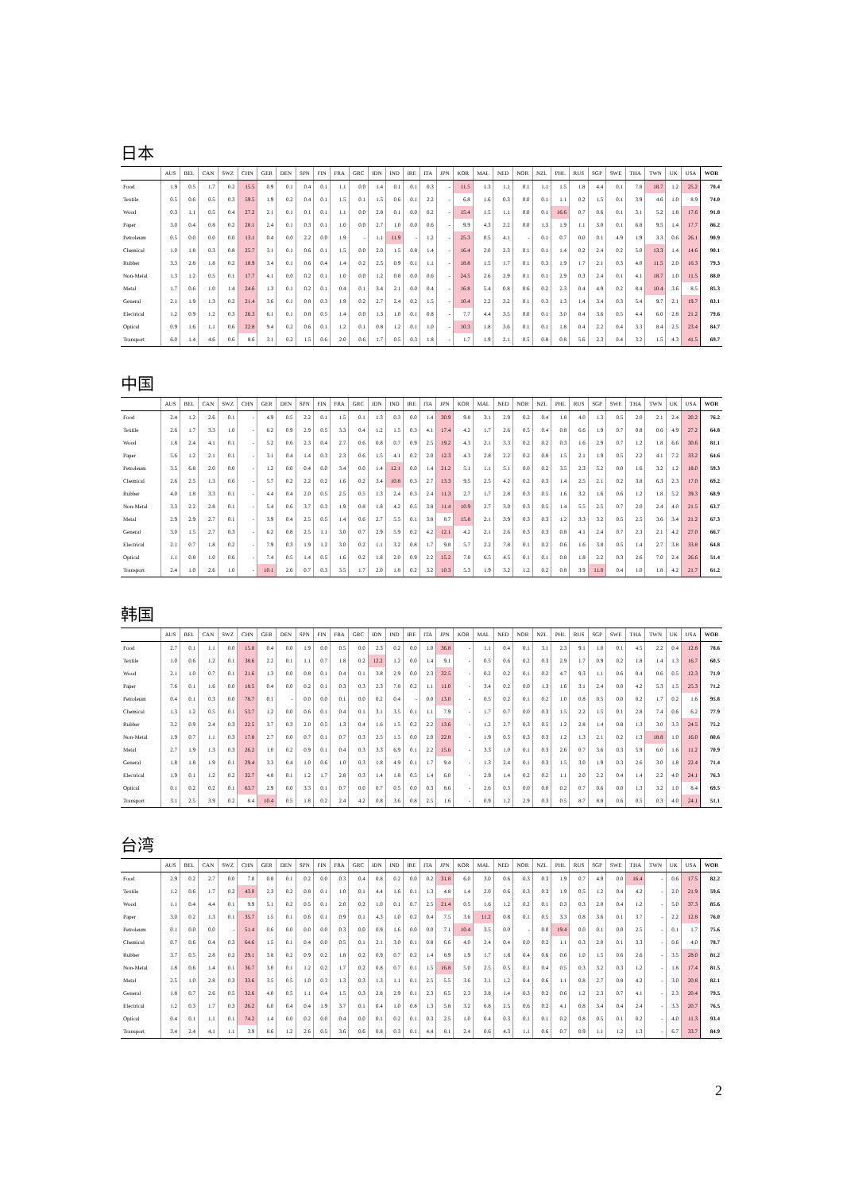日本
| | AUS | BEL | CAN | SWZ | CHN | GER | DEN | SPN | FIN | FRA | GRC | IDN | IND | IRE | ITA | JPN | KOR | MAL | NED | NOR | NZL | PHL | RUS | SGP | SWE | THA | TWN | UK | USA | WOR |
| --- | --- | --- | --- | --- | --- | --- | --- | --- | --- | --- | --- | --- | --- | --- | --- | --- | --- | --- | --- | --- | --- | --- | --- | --- | --- | --- | --- | --- | --- | --- |
| Food | 1.9 | 0.5 | 1.7 | 0.2 | 15.5 | 0.9 | 0.1 | 0.4 | 0.1 | 1.1 | 0.0 | 1.4 | 0.1 | 0.1 | 0.3 | - | 11.5 | 1.3 | 1.1 | 0.1 | 1.1 | 1.5 | 1.8 | 4.4 | 0.1 | 7.8 | 18.7 | 1.2 | 25.2 | 70.4 |
| Textile | 0.5 | 0.6 | 0.5 | 0.3 | 59.5 | 1.9 | 0.2 | 0.4 | 0.1 | 1.5 | 0.1 | 1.5 | 0.6 | 0.1 | 2.2 | - | 6.8 | 1.6 | 0.3 | 0.0 | 0.1 | 1.1 | 0.2 | 1.5 | 0.1 | 3.9 | 4.6 | 1.0 | 8.9 | 74.0 |
| Wood | 0.3 | 1.1 | 0.5 | 0.4 | 27.2 | 2.1 | 0.1 | 0.1 | 0.1 | 1.1 | 0.0 | 2.8 | 0.1 | 0.0 | 0.2 | - | 15.4 | 1.5 | 1.1 | 0.0 | 0.1 | 16.6 | 0.7 | 0.6 | 0.1 | 3.1 | 5.2 | 1.8 | 17.6 | 91.8 |
| Paper | 3.0 | 0.4 | 0.8 | 0.2 | 28.1 | 2.4 | 0.1 | 0.3 | 0.1 | 1.0 | 0.0 | 2.7 | 1.0 | 0.0 | 0.6 | - | 9.9 | 4.3 | 2.2 | 0.0 | 1.3 | 1.9 | 1.1 | 3.0 | 0.1 | 6.8 | 9.5 | 1.4 | 17.7 | 86.2 |
| Petroleum | 0.5 | 0.0 | 0.0 | 0.0 | 13.1 | 0.4 | 0.0 | 2.2 | 0.0 | 1.9 | - | 1.1 | 11.9 | - | 1.2 | - | 25.3 | 0.5 | 4.1 | - | 0.1 | 0.7 | 0.0 | 0.1 | 4.9 | 1.9 | 3.3 | 0.6 | 26.1 | 90.9 |
| Chemical | 1.0 | 1.8 | 0.3 | 0.8 | 25.7 | 3.1 | 0.1 | 0.6 | 0.1 | 1.5 | 0.0 | 2.0 | 1.5 | 0.8 | 1.4 | - | 16.4 | 2.0 | 2.3 | 0.1 | 0.1 | 1.4 | 0.2 | 2.4 | 0.2 | 5.0 | 13.3 | 1.4 | 14.6 | 90.1 |
| Rubber | 3.3 | 2.8 | 1.8 | 0.2 | 18.9 | 3.4 | 0.1 | 0.6 | 0.4 | 1.4 | 0.2 | 2.5 | 0.9 | 0.1 | 1.1 | - | 18.8 | 1.5 | 1.7 | 0.1 | 0.3 | 1.9 | 1.7 | 2.1 | 0.3 | 4.0 | 11.5 | 2.0 | 16.3 | 79.3 |
| Non-Metal | 1.3 | 1.2 | 0.5 | 0.1 | 17.7 | 4.1 | 0.0 | 0.2 | 0.1 | 1.0 | 0.0 | 1.2 | 0.8 | 0.0 | 0.6 | - | 24.5 | 2.6 | 2.9 | 0.1 | 0.1 | 2.9 | 0.3 | 2.4 | 0.1 | 4.1 | 18.7 | 1.0 | 11.5 | 88.0 |
| Metal | 1.7 | 0.6 | 1.0 | 1.4 | 24.6 | 1.3 | 0.1 | 0.2 | 0.1 | 0.4 | 0.1 | 3.4 | 2.1 | 0.0 | 0.4 | - | 16.8 | 5.4 | 0.8 | 0.6 | 0.2 | 2.3 | 0.4 | 4.9 | 0.2 | 8.4 | 10.4 | 3.6 | 8.5 | 85.3 |
| General | 2.1 | 1.9 | 1.3 | 0.2 | 21.4 | 3.6 | 0.1 | 0.8 | 0.3 | 1.9 | 0.2 | 2.7 | 2.4 | 0.2 | 1.5 | - | 10.4 | 2.2 | 3.2 | 0.1 | 0.3 | 1.3 | 1.4 | 3.4 | 0.3 | 5.4 | 9.7 | 2.1 | 19.7 | 83.1 |
| Electrical | 1.2 | 0.9 | 1.2 | 0.3 | 26.3 | 6.1 | 0.1 | 0.8 | 0.5 | 1.4 | 0.0 | 1.3 | 1.0 | 0.1 | 0.8 | - | 7.7 | 4.4 | 3.5 | 0.0 | 0.1 | 3.0 | 0.4 | 3.6 | 0.5 | 4.4 | 6.0 | 2.8 | 21.2 | 79.6 |
| Optical | 0.9 | 1.6 | 1.1 | 0.6 | 22.8 | 9.4 | 0.2 | 0.6 | 0.1 | 1.2 | 0.1 | 0.8 | 1.2 | 0.1 | 1.0 | - | 10.3 | 1.8 | 3.6 | 0.1 | 0.1 | 1.8 | 0.4 | 2.2 | 0.4 | 3.3 | 8.4 | 2.5 | 23.4 | 84.7 |
| Transport | 6.0 | 1.4 | 4.6 | 0.6 | 8.6 | 3.1 | 0.2 | 1.5 | 0.6 | 2.0 | 0.6 | 1.7 | 0.5 | 0.3 | 1.8 | - | 1.7 | 1.9 | 2.1 | 0.5 | 0.8 | 0.8 | 5.6 | 2.3 | 0.4 | 3.2 | 1.5 | 4.3 | 41.5 | 69.7 |
中国
| | AUS | BEL | CAN | SWZ | CHN | GER | DEN | SPN | FIN | FRA | GRC | IDN | IND | IRE | ITA | JPN | KOR | MAL | NED | NOR | NZL | PHL | RUS | SGP | SWE | THA | TWN | UK | USA | WOR |
| --- | --- | --- | --- | --- | --- | --- | --- | --- | --- | --- | --- | --- | --- | --- | --- | --- | --- | --- | --- | --- | --- | --- | --- | --- | --- | --- | --- | --- | --- | --- |
| Food | 2.4 | 1.2 | 2.6 | 0.1 | - | 4.9 | 0.5 | 2.2 | 0.1 | 1.5 | 0.1 | 1.3 | 0.3 | 0.0 | 1.4 | 30.9 | 9.8 | 3.1 | 2.9 | 0.2 | 0.4 | 1.8 | 4.0 | 1.3 | 0.5 | 2.0 | 2.1 | 2.4 | 20.2 | 76.2 |
| Textile | 2.6 | 1.7 | 3.3 | 1.0 | - | 6.2 | 0.9 | 2.9 | 0.5 | 3.3 | 0.4 | 1.2 | 1.5 | 0.3 | 4.1 | 17.4 | 4.2 | 1.7 | 2.6 | 0.5 | 0.4 | 0.8 | 6.6 | 1.9 | 0.7 | 0.8 | 0.6 | 4.9 | 27.2 | 64.8 |
| Wood | 1.8 | 2.4 | 4.1 | 0.1 | - | 5.2 | 0.6 | 2.3 | 0.4 | 2.7 | 0.6 | 0.8 | 0.7 | 0.9 | 2.5 | 19.2 | 4.3 | 2.1 | 3.3 | 0.2 | 0.2 | 0.3 | 1.6 | 2.9 | 0.7 | 1.2 | 1.8 | 6.6 | 30.6 | 81.1 |
| Paper | 5.6 | 1.2 | 2.1 | 0.1 | - | 3.1 | 0.4 | 1.4 | 0.3 | 2.3 | 0.6 | 1.5 | 4.1 | 0.2 | 2.0 | 12.3 | 4.3 | 2.8 | 2.2 | 0.2 | 0.8 | 1.5 | 2.1 | 1.9 | 0.5 | 2.2 | 4.1 | 7.2 | 33.2 | 64.6 |
| Petroleum | 3.5 | 6.8 | 2.0 | 0.0 | - | 1.2 | 0.0 | 0.4 | 0.0 | 3.4 | 0.0 | 1.4 | 12.1 | 0.0 | 1.4 | 21.2 | 5.1 | 1.1 | 5.1 | 0.0 | 0.2 | 3.5 | 2.3 | 5.2 | 0.0 | 1.6 | 3.2 | 1.2 | 18.0 | 59.3 |
| Chemical | 2.6 | 2.5 | 1.3 | 0.6 | - | 5.7 | 0.2 | 2.2 | 0.2 | 1.6 | 0.2 | 3.4 | 10.8 | 0.3 | 2.7 | 13.3 | 9.5 | 2.5 | 4.2 | 0.2 | 0.3 | 1.4 | 2.5 | 2.1 | 0.2 | 3.8 | 6.3 | 2.3 | 17.0 | 69.2 |
| Rubber | 4.0 | 1.8 | 3.3 | 0.1 | - | 4.4 | 0.4 | 2.0 | 0.5 | 2.5 | 0.5 | 1.3 | 2.4 | 0.3 | 2.4 | 11.3 | 2.7 | 1.7 | 2.8 | 0.3 | 0.5 | 1.6 | 3.2 | 1.6 | 0.6 | 1.2 | 1.8 | 5.2 | 39.3 | 68.9 |
| Non-Metal | 3.3 | 2.2 | 2.8 | 0.1 | - | 5.4 | 0.6 | 3.7 | 0.3 | 1.9 | 0.8 | 1.8 | 4.2 | 0.5 | 3.8 | 11.4 | 10.9 | 2.7 | 3.0 | 0.3 | 0.5 | 1.4 | 5.5 | 2.5 | 0.7 | 2.0 | 2.4 | 4.0 | 21.5 | 63.7 |
| Metal | 2.9 | 2.9 | 2.7 | 0.1 | - | 3.9 | 0.4 | 2.5 | 0.5 | 1.4 | 0.6 | 2.7 | 5.5 | 0.1 | 3.8 | 8.7 | 15.8 | 2.1 | 3.9 | 0.3 | 0.3 | 1.2 | 3.3 | 3.2 | 0.5 | 2.5 | 3.6 | 3.4 | 21.2 | 67.3 |
| General | 3.0 | 1.5 | 2.7 | 0.3 | - | 6.2 | 0.8 | 2.5 | 1.1 | 3.0 | 0.7 | 2.9 | 5.9 | 0.2 | 4.2 | 12.1 | 4.2 | 2.1 | 2.6 | 0.3 | 0.3 | 0.8 | 4.1 | 2.4 | 0.7 | 2.3 | 2.1 | 4.2 | 27.0 | 66.7 |
| Electrical | 2.1 | 0.7 | 1.8 | 0.2 | - | 7.9 | 0.3 | 1.9 | 1.2 | 3.0 | 0.2 | 1.1 | 3.2 | 0.8 | 1.7 | 9.8 | 5.7 | 2.2 | 7.8 | 0.1 | 0.2 | 0.6 | 1.6 | 3.8 | 0.5 | 1.4 | 2.7 | 3.8 | 33.8 | 64.8 |
| Optical | 1.1 | 0.8 | 1.0 | 0.6 | - | 7.4 | 0.5 | 1.4 | 0.5 | 1.6 | 0.2 | 1.8 | 2.0 | 0.9 | 2.2 | 15.2 | 7.8 | 6.5 | 4.5 | 0.1 | 0.1 | 0.8 | 1.8 | 2.2 | 0.3 | 2.6 | 7.0 | 2.4 | 26.6 | 51.4 |
| Transport | 2.4 | 1.0 | 2.6 | 1.0 | - | 10.1 | 2.6 | 0.7 | 0.3 | 3.5 | 1.7 | 2.0 | 1.8 | 0.2 | 3.2 | 10.3 | 5.3 | 1.9 | 3.2 | 1.2 | 0.2 | 0.8 | 3.9 | 11.0 | 0.4 | 1.0 | 1.8 | 4.2 | 21.7 | 61.2 |
韩国
| | AUS | BEL | CAN | SWZ | CHN | GER | DEN | SPN | FIN | FRA | GRC | IDN | IND | IRE | ITA | JPN | KOR | MAL | NED | NOR | NZL | PHL | RUS | SGP | SWE | THA | TWN | UK | USA | WOR |
| --- | --- | --- | --- | --- | --- | --- | --- | --- | --- | --- | --- | --- | --- | --- | --- | --- | --- | --- | --- | --- | --- | --- | --- | --- | --- | --- | --- | --- | --- | --- |
| Food | 2.7 | 0.1 | 1.1 | 0.0 | 15.8 | 0.4 | 0.0 | 1.9 | 0.0 | 0.5 | 0.0 | 2.3 | 0.2 | 0.0 | 1.0 | 36.8 | - | 1.1 | 0.4 | 0.1 | 3.1 | 2.3 | 9.1 | 1.0 | 0.1 | 4.5 | 2.2 | 0.4 | 12.8 | 78.6 |
| Textile | 1.0 | 0.6 | 1.2 | 0.1 | 38.6 | 2.2 | 0.1 | 1.1 | 0.7 | 1.8 | 0.2 | 12.2 | 1.2 | 0.0 | 1.4 | 9.1 | - | 0.5 | 0.6 | 0.2 | 0.3 | 2.9 | 1.7 | 0.9 | 0.2 | 1.8 | 1.4 | 1.3 | 16.7 | 60.5 |
| Wood | 2.1 | 1.0 | 0.7 | 0.1 | 21.6 | 1.3 | 0.0 | 0.8 | 0.1 | 0.4 | 0.1 | 3.8 | 2.9 | 0.0 | 2.3 | 32.5 | - | 0.2 | 0.2 | 0.1 | 0.2 | 4.7 | 9.3 | 1.1 | 0.6 | 0.4 | 0.6 | 0.5 | 12.3 | 71.9 |
| Paper | 7.6 | 0.1 | 1.6 | 0.0 | 18.5 | 0.4 | 0.0 | 0.2 | 0.1 | 0.3 | 0.3 | 2.3 | 7.8 | 0.2 | 1.1 | 11.0 | - | 3.4 | 0.2 | 0.0 | 1.3 | 1.6 | 3.1 | 2.4 | 0.0 | 4.2 | 5.3 | 1.5 | 25.3 | 71.2 |
| Petroleum | 0.4 | 0.1 | 0.3 | 0.0 | 78.7 | 0.1 | - | 0.0 | 0.0 | 0.1 | 0.0 | 0.2 | 0.4 | - | 0.0 | 13.0 | - | 0.5 | 0.2 | 0.1 | 0.2 | 1.0 | 0.8 | 0.5 | 0.0 | 0.2 | 1.7 | 0.2 | 1.6 | 95.8 |
| Chemical | 1.3 | 1.2 | 0.5 | 0.1 | 53.7 | 1.2 | 0.0 | 0.6 | 0.1 | 0.4 | 0.1 | 3.1 | 3.5 | 0.1 | 1.1 | 7.9 | - | 1.7 | 0.7 | 0.0 | 0.3 | 1.5 | 2.2 | 1.5 | 0.1 | 2.8 | 7.4 | 0.6 | 6.2 | 77.9 |
| Rubber | 3.2 | 0.9 | 2.4 | 0.3 | 22.5 | 3.7 | 0.3 | 2.0 | 0.5 | 1.3 | 0.4 | 1.6 | 1.5 | 0.2 | 2.2 | 13.6 | - | 1.2 | 2.7 | 0.3 | 0.5 | 1.2 | 2.8 | 1.4 | 0.8 | 1.3 | 3.0 | 3.3 | 24.5 | 75.2 |
| Non-Metal | 1.9 | 0.7 | 1.1 | 0.3 | 17.8 | 2.7 | 0.0 | 0.7 | 0.1 | 0.7 | 0.3 | 2.5 | 1.5 | 0.0 | 2.0 | 22.8 | - | 1.9 | 0.5 | 0.3 | 0.3 | 1.2 | 1.3 | 2.1 | 0.2 | 1.3 | 18.8 | 1.0 | 16.0 | 80.6 |
| Metal | 2.7 | 1.9 | 1.3 | 0.3 | 26.2 | 1.0 | 0.2 | 0.9 | 0.1 | 0.4 | 0.3 | 3.3 | 6.9 | 0.1 | 2.2 | 15.6 | - | 3.3 | 1.0 | 0.1 | 0.3 | 2.6 | 0.7 | 3.6 | 0.3 | 5.9 | 6.0 | 1.6 | 11.2 | 70.9 |
| General | 1.8 | 1.8 | 1.9 | 0.1 | 29.4 | 3.3 | 0.4 | 1.0 | 0.6 | 1.0 | 0.3 | 1.8 | 4.9 | 0.1 | 1.7 | 9.4 | - | 1.3 | 2.4 | 0.1 | 0.3 | 1.5 | 3.0 | 1.9 | 0.3 | 2.6 | 3.0 | 1.8 | 22.4 | 71.4 |
| Electrical | 1.9 | 0.1 | 1.2 | 0.2 | 32.7 | 4.8 | 0.1 | 1.2 | 1.7 | 2.8 | 0.3 | 1.4 | 1.8 | 0.5 | 1.4 | 6.0 | - | 2.9 | 1.4 | 0.2 | 0.2 | 1.1 | 2.0 | 2.2 | 0.4 | 1.4 | 2.2 | 4.0 | 24.1 | 76.3 |
| Optical | 0.1 | 0.2 | 0.2 | 0.1 | 63.7 | 2.9 | 0.0 | 3.3 | 0.1 | 0.7 | 0.0 | 0.7 | 0.5 | 0.0 | 0.3 | 8.6 | - | 2.6 | 0.3 | 0.0 | 0.0 | 0.2 | 0.7 | 0.6 | 0.0 | 1.3 | 3.2 | 1.0 | 8.4 | 69.5 |
| Transport | 3.1 | 2.5 | 3.9 | 0.2 | 8.4 | 10.4 | 0.5 | 1.8 | 0.2 | 2.4 | 4.2 | 0.8 | 3.6 | 0.8 | 2.5 | 1.6 | - | 0.9 | 1.2 | 2.9 | 0.3 | 0.5 | 8.7 | 8.8 | 0.6 | 0.5 | 0.3 | 4.0 | 24.1 | 51.1 |
台湾
| | AUS | BEL | CAN | SWZ | CHN | GER | DEN | SPN | FIN | FRA | GRC | IDN | IND | IRE | ITA | JPN | KOR | MAL | NED | NOR | NZL | PHL | RUS | SGP | SWE | THA | TWN | UK | USA | WOR |
| --- | --- | --- | --- | --- | --- | --- | --- | --- | --- | --- | --- | --- | --- | --- | --- | --- | --- | --- | --- | --- | --- | --- | --- | --- | --- | --- | --- | --- | --- | --- |
| Food | 2.9 | 0.2 | 2.7 | 0.0 | 7.0 | 0.8 | 0.1 | 0.2 | 0.0 | 0.3 | 0.4 | 0.8 | 0.2 | 0.0 | 0.2 | 31.8 | 6.0 | 3.0 | 0.6 | 0.3 | 0.3 | 1.9 | 0.7 | 4.9 | 0.0 | 16.4 | - | 0.6 | 17.5 | 82.2 |
| Textile | 1.2 | 0.6 | 1.7 | 0.2 | 43.0 | 2.3 | 0.2 | 0.8 | 0.1 | 1.0 | 0.1 | 4.4 | 1.6 | 0.1 | 1.3 | 4.8 | 1.4 | 2.0 | 0.6 | 0.3 | 0.3 | 1.9 | 0.5 | 1.2 | 0.4 | 4.2 | - | 2.0 | 21.9 | 59.6 |
| Wood | 1.1 | 0.4 | 4.4 | 0.1 | 9.9 | 5.1 | 0.2 | 0.5 | 0.1 | 2.0 | 0.2 | 1.0 | 0.1 | 0.7 | 2.5 | 21.4 | 0.5 | 1.6 | 1.2 | 0.2 | 0.1 | 0.3 | 0.3 | 2.0 | 0.4 | 1.2 | - | 5.0 | 37.3 | 85.6 |
| Paper | 3.0 | 0.2 | 1.3 | 0.1 | 35.7 | 1.5 | 0.1 | 0.6 | 0.1 | 0.9 | 0.1 | 4.3 | 1.0 | 0.2 | 0.4 | 7.5 | 3.6 | 11.2 | 0.8 | 0.1 | 0.5 | 3.3 | 0.8 | 3.6 | 0.1 | 3.7 | - | 2.2 | 12.8 | 76.0 |
| Petroleum | 0.1 | 0.0 | 0.0 | - | 51.4 | 0.6 | 0.0 | 0.0 | 0.0 | 0.3 | 0.0 | 0.9 | 1.6 | 0.0 | 0.0 | 7.1 | 10.4 | 3.5 | 0.0 | - | 0.0 | 19.4 | 0.0 | 0.1 | 0.0 | 2.5 | - | 0.1 | 1.7 | 75.6 |
| Chemical | 0.7 | 0.6 | 0.4 | 0.3 | 64.6 | 1.5 | 0.1 | 0.4 | 0.0 | 0.5 | 0.1 | 2.1 | 3.0 | 0.1 | 0.8 | 6.6 | 4.0 | 2.4 | 0.4 | 0.0 | 0.2 | 1.1 | 0.3 | 2.0 | 0.1 | 3.3 | - | 0.6 | 4.0 | 78.7 |
| Rubber | 3.7 | 0.5 | 2.8 | 0.2 | 29.1 | 3.8 | 0.2 | 0.9 | 0.2 | 1.8 | 0.2 | 0.9 | 0.7 | 0.2 | 1.4 | 8.9 | 1.9 | 1.7 | 1.8 | 0.4 | 0.6 | 0.6 | 1.0 | 1.5 | 0.6 | 2.6 | - | 3.5 | 28.0 | 81.2 |
| Non-Metal | 1.8 | 0.6 | 1.4 | 0.1 | 36.7 | 3.0 | 0.1 | 1.2 | 0.2 | 1.7 | 0.2 | 0.8 | 0.7 | 0.1 | 1.5 | 16.8 | 5.0 | 2.5 | 0.5 | 0.1 | 0.4 | 0.5 | 0.3 | 3.2 | 0.3 | 1.2 | - | 1.8 | 17.4 | 81.5 |
| Metal | 2.5 | 1.0 | 2.8 | 0.3 | 33.6 | 3.5 | 0.5 | 1.0 | 0.3 | 1.3 | 0.3 | 1.3 | 1.1 | 0.1 | 2.5 | 5.5 | 3.6 | 3.1 | 1.2 | 0.4 | 0.6 | 1.1 | 0.8 | 2.7 | 0.8 | 4.2 | - | 3.0 | 20.8 | 82.1 |
| General | 1.8 | 0.7 | 2.6 | 0.5 | 32.6 | 4.0 | 0.5 | 1.1 | 0.4 | 1.5 | 0.3 | 2.8 | 2.9 | 0.1 | 2.3 | 6.5 | 2.3 | 3.8 | 1.4 | 0.3 | 0.2 | 0.6 | 1.2 | 2.3 | 0.7 | 4.1 | - | 2.3 | 20.4 | 79.5 |
| Electrical | 1.2 | 0.3 | 1.7 | 0.3 | 26.2 | 6.0 | 0.4 | 0.4 | 1.9 | 3.7 | 0.1 | 0.4 | 1.0 | 0.8 | 1.3 | 5.8 | 3.2 | 6.8 | 2.5 | 0.6 | 0.2 | 4.1 | 0.8 | 3.4 | 0.4 | 2.4 | - | 3.3 | 20.7 | 76.5 |
| Optical | 0.4 | 0.1 | 1.1 | 0.1 | 74.2 | 1.4 | 0.0 | 0.2 | 0.0 | 0.4 | 0.0 | 0.1 | 0.2 | 0.1 | 0.3 | 2.5 | 1.0 | 0.4 | 0.3 | 0.1 | 0.1 | 0.2 | 0.8 | 0.5 | 0.1 | 0.2 | - | 4.0 | 11.3 | 93.4 |
| Transport | 3.4 | 2.4 | 4.1 | 1.1 | 3.9 | 8.6 | 1.2 | 2.6 | 0.5 | 3.6 | 0.6 | 0.8 | 0.3 | 0.1 | 4.4 | 8.1 | 2.4 | 0.6 | 4.3 | 1.1 | 0.6 | 0.7 | 0.9 | 1.1 | 1.2 | 1.3 | - | 6.7 | 33.7 | 84.9 |
2